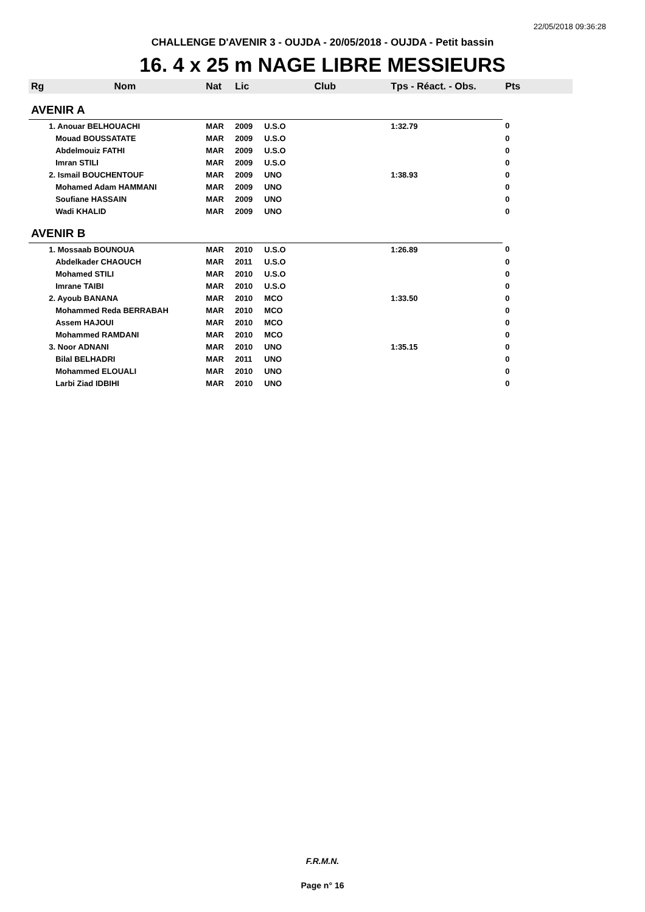22/05/2018 09:36:28
CHALLENGE D'AVENIR 3 - OUJDA - 20/05/2018 - OUJDA - Petit bassin
16. 4 x 25 m NAGE LIBRE MESSIEURS
| Rg | Nom | Nat | Lic | Club | Tps - Réact. - Obs. | Pts |
| --- | --- | --- | --- | --- | --- | --- |
| AVENIR A | | | | | | |
| | 1. Anouar BELHOUACHI | MAR | 2009 | U.S.O | 1:32.79 | 0 |
| | Mouad BOUSSATATE | MAR | 2009 | U.S.O | | 0 |
| | Abdelmouiz FATHI | MAR | 2009 | U.S.O | | 0 |
| | Imran STILI | MAR | 2009 | U.S.O | | 0 |
| | 2. Ismail BOUCHENTOUF | MAR | 2009 | UNO | 1:38.93 | 0 |
| | Mohamed Adam HAMMANI | MAR | 2009 | UNO | | 0 |
| | Soufiane HASSAIN | MAR | 2009 | UNO | | 0 |
| | Wadi KHALID | MAR | 2009 | UNO | | 0 |
| AVENIR B | | | | | | |
| | 1. Mossaab BOUNOUA | MAR | 2010 | U.S.O | 1:26.89 | 0 |
| | Abdelkader CHAOUCH | MAR | 2011 | U.S.O | | 0 |
| | Mohamed STILI | MAR | 2010 | U.S.O | | 0 |
| | Imrane TAIBI | MAR | 2010 | U.S.O | | 0 |
| | 2. Ayoub BANANA | MAR | 2010 | MCO | 1:33.50 | 0 |
| | Mohammed Reda BERRABAH | MAR | 2010 | MCO | | 0 |
| | Assem HAJOUI | MAR | 2010 | MCO | | 0 |
| | Mohammed RAMDANI | MAR | 2010 | MCO | | 0 |
| | 3. Noor ADNANI | MAR | 2010 | UNO | 1:35.15 | 0 |
| | Bilal BELHADRI | MAR | 2011 | UNO | | 0 |
| | Mohammed ELOUALI | MAR | 2010 | UNO | | 0 |
| | Larbi Ziad IDBIHI | MAR | 2010 | UNO | | 0 |
F.R.M.N.
Page n° 16